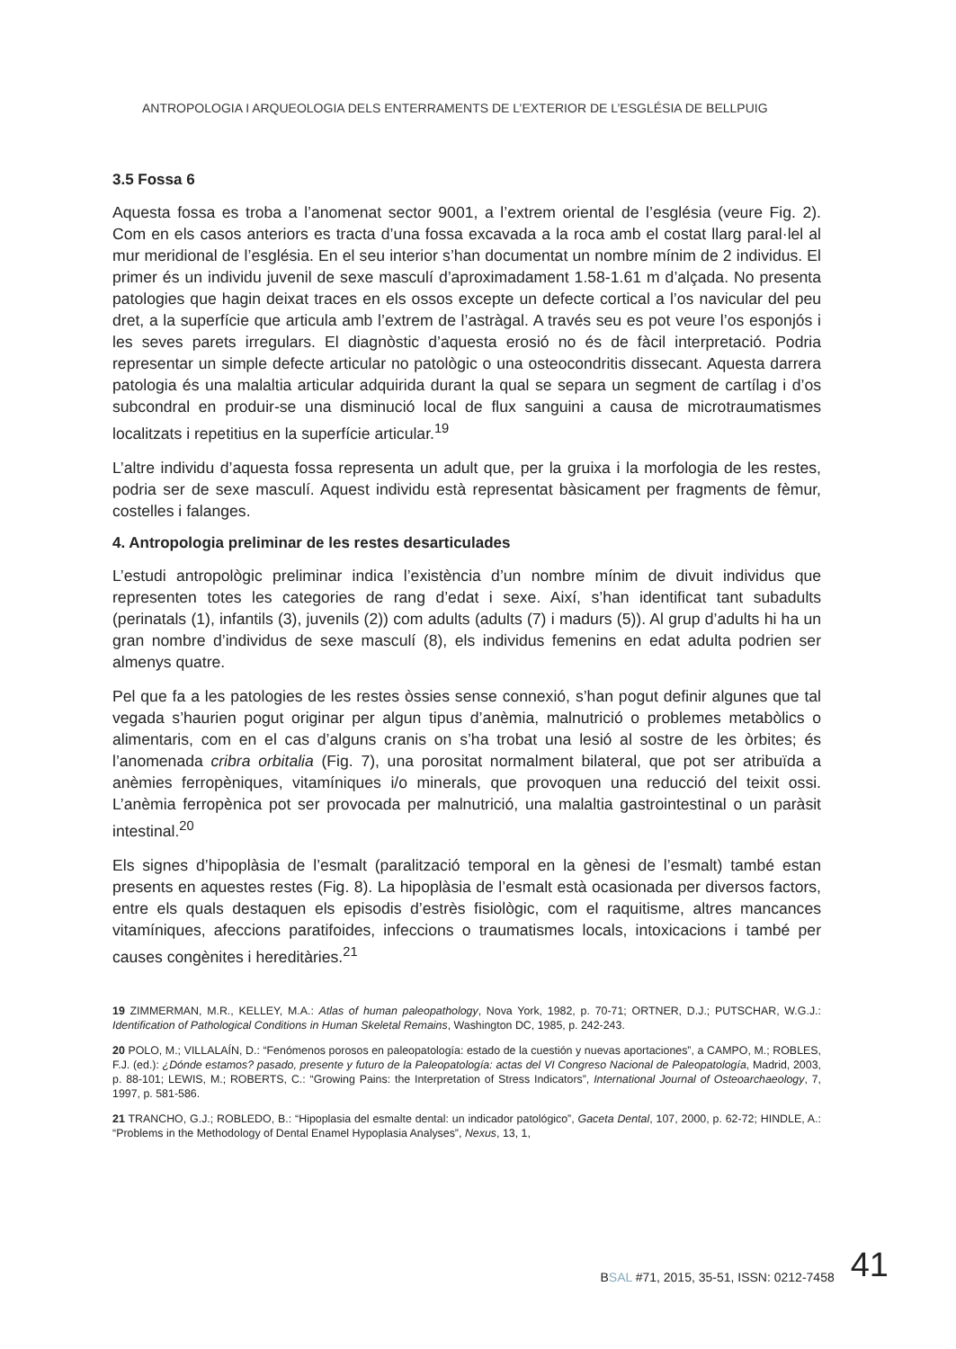ANTROPOLOGIA I ARQUEOLOGIA DELS ENTERRAMENTS DE L’EXTERIOR DE L’ESGLÉSIA DE BELLPUIG
3.5 Fossa 6
Aquesta fossa es troba a l’anomenat sector 9001, a l’extrem oriental de l’església (veure Fig. 2). Com en els casos anteriors es tracta d’una fossa excavada a la roca amb el costat llarg paral·lel al mur meridional de l’església. En el seu interior s’han documentat un nombre mínim de 2 individus. El primer és un individu juvenil de sexe masculí d’aproximadament 1.58-1.61 m d’alçada. No presenta patologies que hagin deixat traces en els ossos excepte un defecte cortical a l’os navicular del peu dret, a la superfície que articula amb l’extrem de l’astràgal. A través seu es pot veure l’os esponjós i les seves parets irregulars. El diagnòstic d’aquesta erosió no és de fàcil interpretació. Podria representar un simple defecte articular no patològic o una osteocondritis dissecant. Aquesta darrera patologia és una malaltia articular adquirida durant la qual se separa un segment de cartílag i d’os subcondral en produir-se una disminució local de flux sanguini a causa de microtraumatismes localitzats i repetitius en la superfície articular.<sup>19</sup>
L’altre individu d’aquesta fossa representa un adult que, per la gruixa i la morfologia de les restes, podria ser de sexe masculí. Aquest individu està representat bàsicament per fragments de fèmur, costelles i falanges.
4. Antropologia preliminar de les restes desarticulades
L’estudi antropològic preliminar indica l’existència d’un nombre mínim de divuit individus que representen totes les categories de rang d’edat i sexe. Així, s’han identificat tant subadults (perinatals (1), infantils (3), juvenils (2)) com adults (adults (7) i madurs (5)). Al grup d’adults hi ha un gran nombre d’individus de sexe masculí (8), els individus femenins en edat adulta podrien ser almenys quatre.
Pel que fa a les patologies de les restes òssies sense connexió, s’han pogut definir algunes que tal vegada s’haurien pogut originar per algun tipus d’anèmia, malnutrició o problemes metabòlics o alimentaris, com en el cas d’alguns cranis on s’ha trobat una lesió al sostre de les òrbites; és l’anomenada cribra orbitalia (Fig. 7), una porositat normalment bilateral, que pot ser atribuïda a anèmies ferropèniques, vitamíniques i/o minerals, que provoquen una reducció del teixit ossi. L’anèmia ferropènica pot ser provocada per malnutrició, una malaltia gastrointestinal o un paràsit intestinal.<sup>20</sup>
Els signes d’hipoplàsia de l’esmalt (paralització temporal en la gènesi de l’esmalt) també estan presents en aquestes restes (Fig. 8). La hipoplàsia de l’esmalt està ocasionada per diversos factors, entre els quals destaquen els episodis d’estrès fisiològic, com el raquitisme, altres mancances vitamíniques, afeccions paratifoides, infeccions o traumatismes locals, intoxicacions i també per causes congènites i hereditàries.<sup>21</sup>
19 ZIMMERMAN, M.R., KELLEY, M.A.: Atlas of human paleopathology, Nova York, 1982, p. 70-71; ORTNER, D.J.; PUTSCHAR, W.G.J.: Identification of Pathological Conditions in Human Skeletal Remains, Washington DC, 1985, p. 242-243.
20 POLO, M.; VILLALAÍN, D.: “Fenómenos porosos en paleopatología: estado de la cuestión y nuevas aportaciones”, a CAMPO, M.; ROBLES, F.J. (ed.): ¿Dónde estamos? pasado, presente y futuro de la Paleopatología: actas del VI Congreso Nacional de Paleopatología, Madrid, 2003, p. 88-101; LEWIS, M.; ROBERTS, C.: “Growing Pains: the Interpretation of Stress Indicators”, International Journal of Osteoarchaeology, 7, 1997, p. 581-586.
21 TRANCHO, G.J.; ROBLEDO, B.: “Hipoplasia del esmalte dental: un indicador patológico”, Gaceta Dental, 107, 2000, p. 62-72; HINDLE, A.: “Problems in the Methodology of Dental Enamel Hypoplasia Analyses”, Nexus, 13, 1,
BSAL #71, 2015, 35-51, ISSN: 0212-7458 41